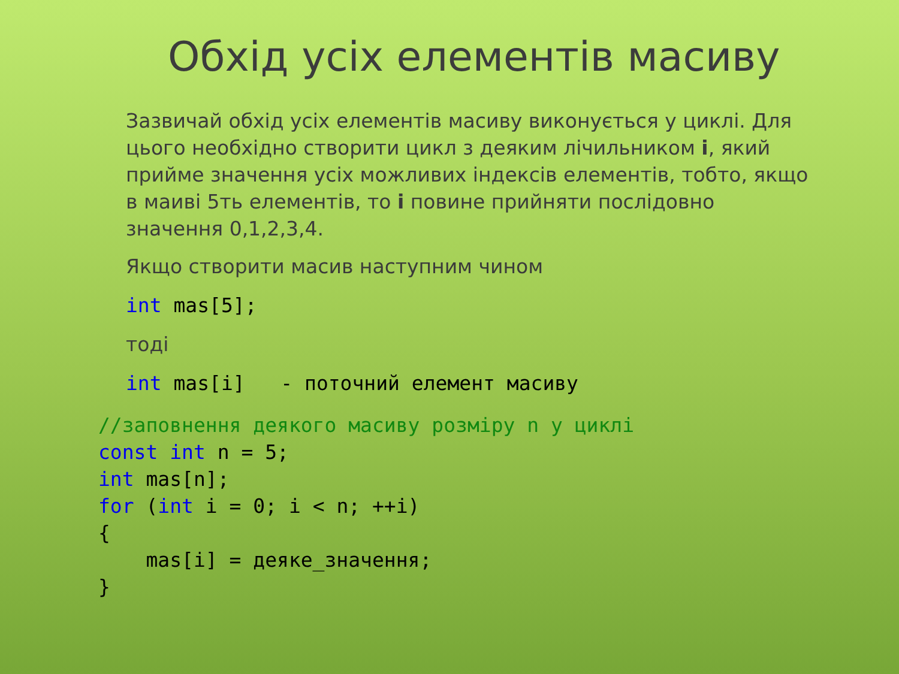Обхід усіх елементів масиву
Зазвичай обхід усіх елементів масиву виконується у циклі. Для цього необхідно створити цикл з деяким лічильником i, який прийме значення усіх можливих індексів елементів, тобто, якщо в маиві 5ть елементів, то i повине прийняти послідовно значення 0,1,2,3,4.
Якщо створити масив наступним чином
int mas[5];
тоді
int mas[i] - поточний елемент масиву
//заповнення деякого масиву розміру n у циклі
const int n = 5;
int mas[n];
for (int i = 0; i < n; ++i)
{
    mas[i] = деяке_значення;
}